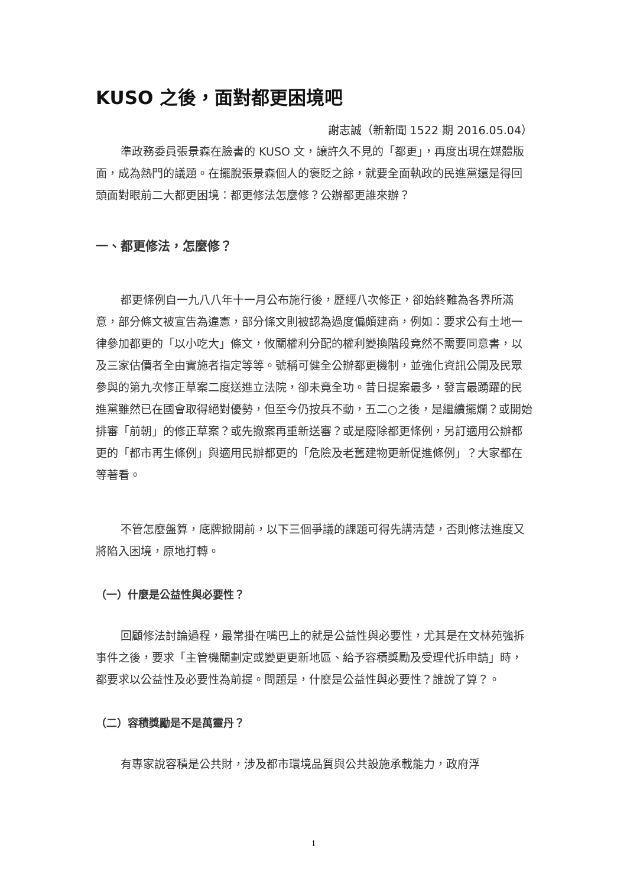KUSO 之後，面對都更困境吧
謝志誠（新新聞 1522 期 2016.05.04）
準政務委員張景森在臉書的 KUSO 文，讓許久不見的「都更」，再度出現在媒體版面，成為熱門的議題。在擺脫張景森個人的褒貶之餘，就要全面執政的民進黨還是得回頭面對眼前二大都更困境：都更修法怎麼修？公辦都更誰來辦？
一、都更修法，怎麼修？
都更條例自一九八八年十一月公布施行後，歷經八次修正，卻始終難為各界所滿意，部分條文被宣告為違憲，部分條文則被認為過度偏頗建商，例如：要求公有土地一律參加都更的「以小吃大」條文，攸關權利分配的權利變換階段竟然不需要同意書，以及三家估價者全由實施者指定等等。號稱可健全公辦都更機制，並強化資訊公開及民眾參與的第九次修正草案二度送進立法院，卻未竟全功。昔日提案最多，發言最踴躍的民進黨雖然已在國會取得絕對優勢，但至今仍按兵不動，五二○之後，是繼續擺爛？或開始排審「前朝」的修正草案？或先撤案再重新送審？或是廢除都更條例，另訂適用公辦都更的「都市再生條例」與適用民辦都更的「危險及老舊建物更新促進條例」？大家都在等著看。
不管怎麼盤算，底牌掀開前，以下三個爭議的課題可得先講清楚，否則修法進度又將陷入困境，原地打轉。
（一）什麼是公益性與必要性？
回顧修法討論過程，最常掛在嘴巴上的就是公益性與必要性，尤其是在文林苑強拆事件之後，要求「主管機關劃定或變更更新地區、給予容積獎勵及受理代拆申請」時，都要求以公益性及必要性為前提。問題是，什麼是公益性與必要性？誰說了算？。
（二）容積獎勵是不是萬靈丹？
有專家說容積是公共財，涉及都市環境品質與公共設施承載能力，政府浮
1